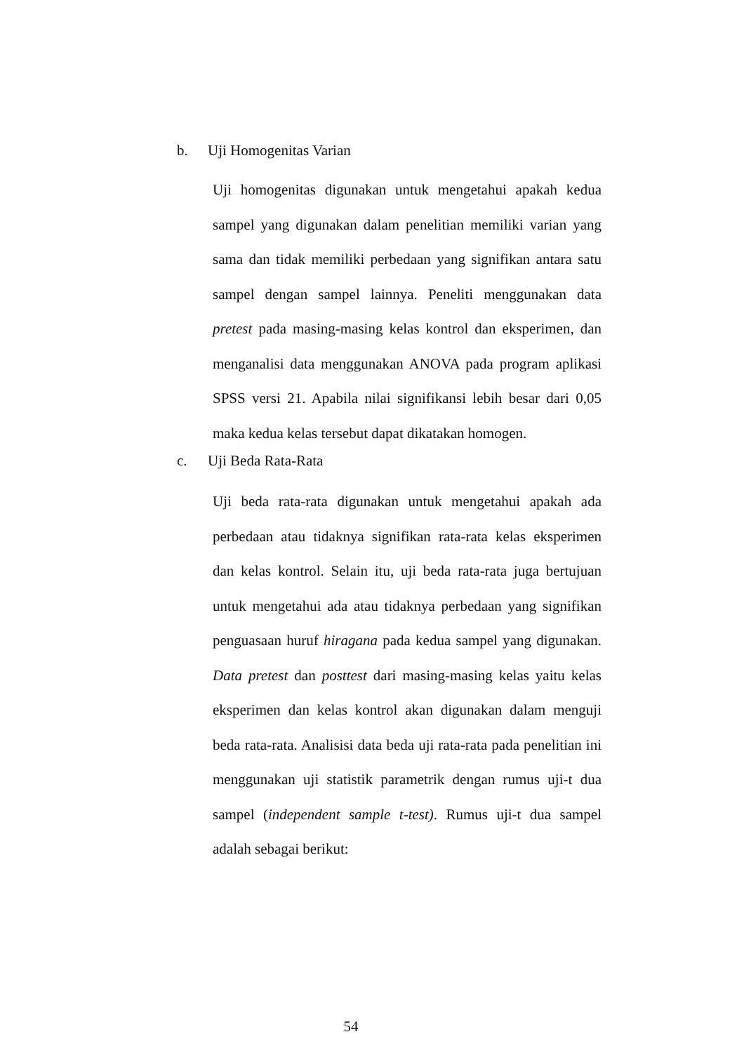b. Uji Homogenitas Varian
Uji homogenitas digunakan untuk mengetahui apakah kedua sampel yang digunakan dalam penelitian memiliki varian yang sama dan tidak memiliki perbedaan yang signifikan antara satu sampel dengan sampel lainnya. Peneliti menggunakan data pretest pada masing-masing kelas kontrol dan eksperimen, dan menganalisi data menggunakan ANOVA pada program aplikasi SPSS versi 21. Apabila nilai signifikansi lebih besar dari 0,05 maka kedua kelas tersebut dapat dikatakan homogen.
c. Uji Beda Rata-Rata
Uji beda rata-rata digunakan untuk mengetahui apakah ada perbedaan atau tidaknya signifikan rata-rata kelas eksperimen dan kelas kontrol. Selain itu, uji beda rata-rata juga bertujuan untuk mengetahui ada atau tidaknya perbedaan yang signifikan penguasaan huruf hiragana pada kedua sampel yang digunakan. Data pretest dan posttest dari masing-masing kelas yaitu kelas eksperimen dan kelas kontrol akan digunakan dalam menguji beda rata-rata. Analisisi data beda uji rata-rata pada penelitian ini menggunakan uji statistik parametrik dengan rumus uji-t dua sampel (independent sample t-test). Rumus uji-t dua sampel adalah sebagai berikut:
54